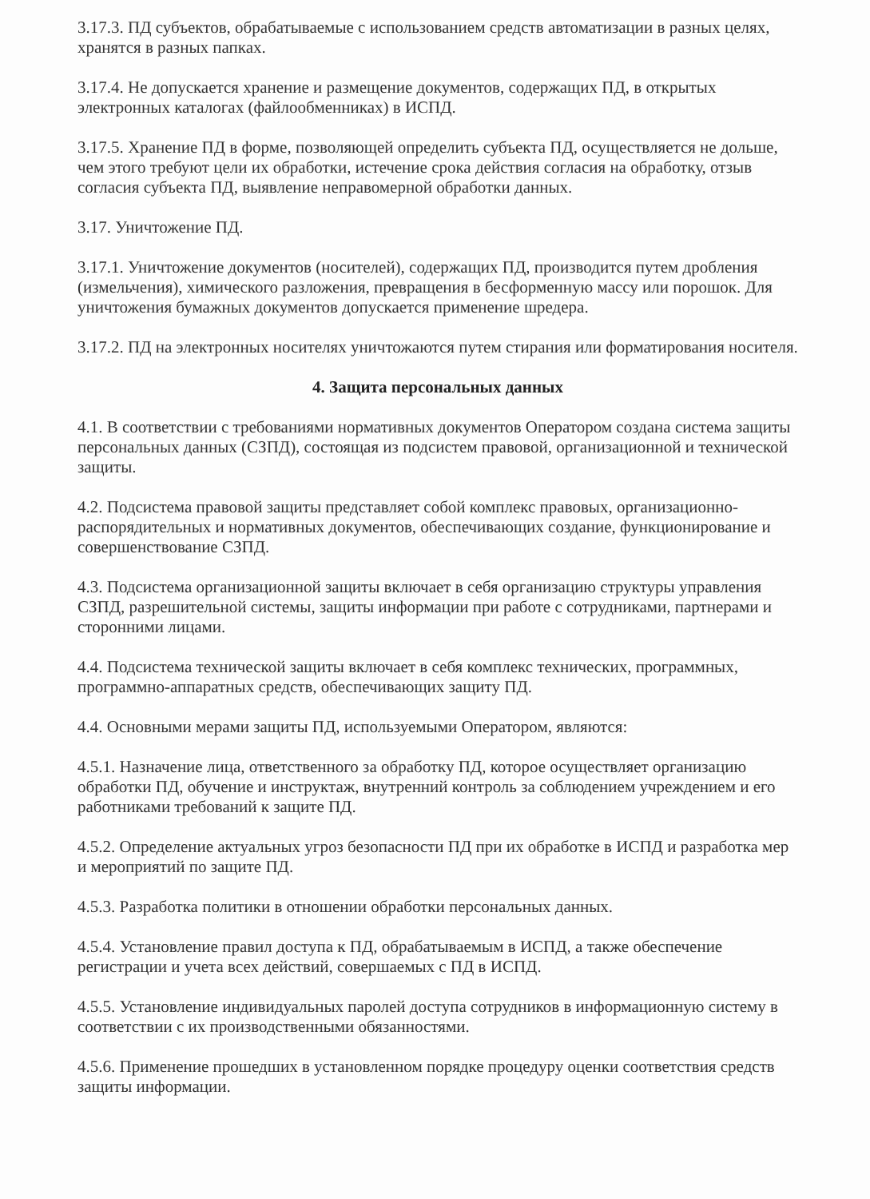3.17.3. ПД субъектов, обрабатываемые с использованием средств автоматизации в разных целях, хранятся в разных папках.
3.17.4. Не допускается хранение и размещение документов, содержащих ПД, в открытых электронных каталогах (файлообменниках) в ИСПД.
3.17.5. Хранение ПД в форме, позволяющей определить субъекта ПД, осуществляется не дольше, чем этого требуют цели их обработки, истечение срока действия согласия на обработку, отзыв согласия субъекта ПД, выявление неправомерной обработки данных.
3.17. Уничтожение ПД.
3.17.1. Уничтожение документов (носителей), содержащих ПД, производится путем дробления (измельчения), химического разложения, превращения в бесформенную массу или порошок. Для уничтожения бумажных документов допускается применение шредера.
3.17.2. ПД на электронных носителях уничтожаются путем стирания или форматирования носителя.
4. Защита персональных данных
4.1. В соответствии с требованиями нормативных документов Оператором создана система защиты персональных данных (СЗПД), состоящая из подсистем правовой, организационной и технической защиты.
4.2. Подсистема правовой защиты представляет собой комплекс правовых, организационно-распорядительных и нормативных документов, обеспечивающих создание, функционирование и совершенствование СЗПД.
4.3. Подсистема организационной защиты включает в себя организацию структуры управления СЗПД, разрешительной системы, защиты информации при работе с сотрудниками, партнерами и сторонними лицами.
4.4. Подсистема технической защиты включает в себя комплекс технических, программных, программно-аппаратных средств, обеспечивающих защиту ПД.
4.4. Основными мерами защиты ПД, используемыми Оператором, являются:
4.5.1. Назначение лица, ответственного за обработку ПД, которое осуществляет организацию обработки ПД, обучение и инструктаж, внутренний контроль за соблюдением учреждением и его работниками требований к защите ПД.
4.5.2. Определение актуальных угроз безопасности ПД при их обработке в ИСПД и разработка мер и мероприятий по защите ПД.
4.5.3. Разработка политики в отношении обработки персональных данных.
4.5.4. Установление правил доступа к ПД, обрабатываемым в ИСПД, а также обеспечение регистрации и учета всех действий, совершаемых с ПД в ИСПД.
4.5.5. Установление индивидуальных паролей доступа сотрудников в информационную систему в соответствии с их производственными обязанностями.
4.5.6. Применение прошедших в установленном порядке процедуру оценки соответствия средств защиты информации.